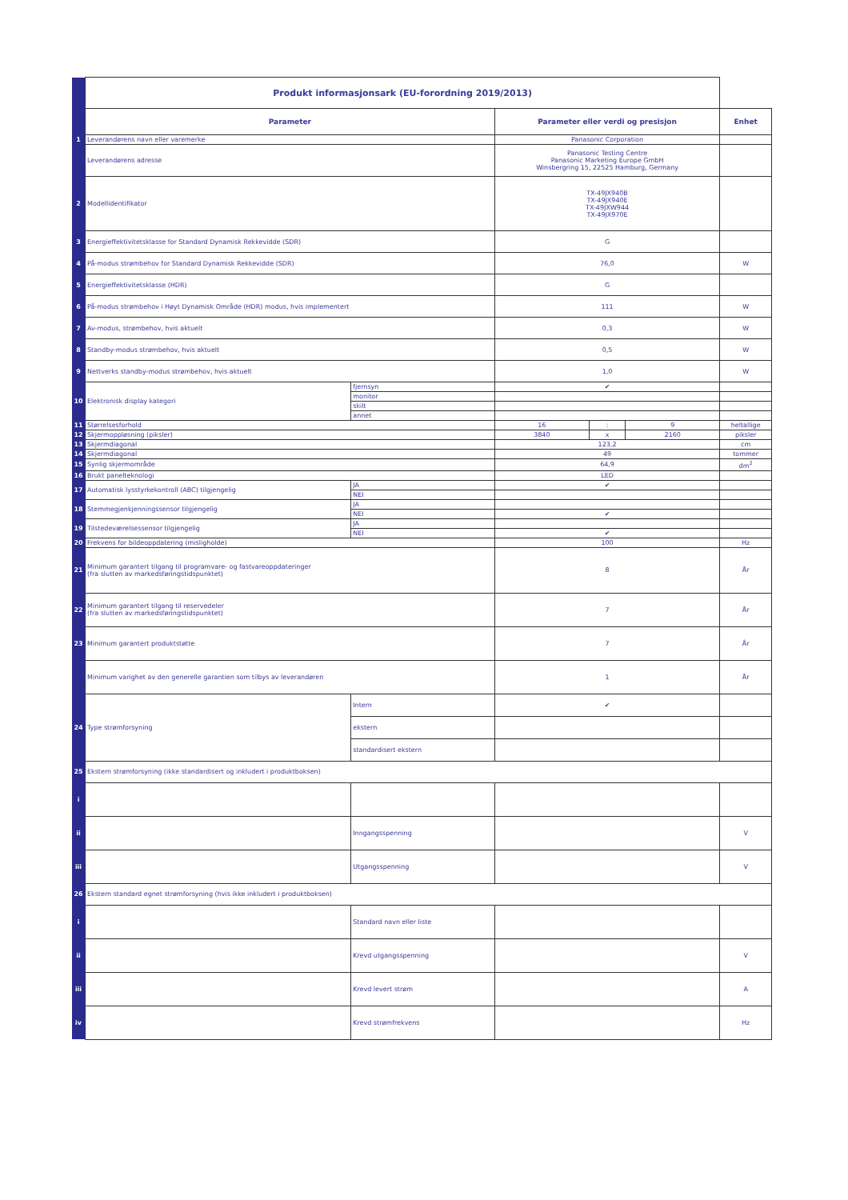| | Produkt informasjonsark (EU-forordning 2019/2013) | | | | | |
| | Parameter | | Parameter eller verdi og presisjon | | | Enhet |
| 1 | Leverandørens navn eller varemerke | | Panasonic Corporation | | | |
| | Leverandørens adresse | | Panasonic Testing Centre Panasonic Marketing Europe GmbH Winsbergring 15, 22525 Hamburg, Germany | | | |
| 2 | Modellidentifikator | | TX-49JX940B TX-49JX940E TX-49JXW944 TX-49JX970E | | | |
| 3 | Energieffektivitetsklasse for Standard Dynamisk Rekkevidde (SDR) | | G | | | |
| 4 | På-modus strømbehov for Standard Dynamisk Rekkevidde (SDR) | | 76,0 | | | W |
| 5 | Energieffektivitetsklasse (HDR) | | G | | | |
| 6 | På-modus strømbehov i Høyt Dynamisk Område (HDR) modus, hvis implementert | | 111 | | | W |
| 7 | Av-modus, strømbehov, hvis aktuelt | | 0,3 | | | W |
| 8 | Standby-modus strømbehov, hvis aktuelt | | 0,5 | | | W |
| 9 | Nettverks standby-modus strømbehov, hvis aktuelt | | 1,0 | | | W |
| 10 | Elektronisk display kategori | fjernsyn | ✔ | | | |
| | | monitor | | | | |
| | | skilt | | | | |
| | | annet | | | | |
| 11 | Størrelsesforhold | | 16 | : | 9 | heltallige |
| 12 | Skjermoppløsning (piksler) | | 3840 | x | 2160 | piksler |
| 13 | Skjermdiagonal | | 123,2 | | | cm |
| 14 | Skjermdiagonal | | 49 | | | tommer |
| 15 | Synlig skjermområde | | 64,9 | | | dm<sup>2</sup> |
| 16 | Brukt panelteknologi | | LED | | | |
| 17 | Automatisk lysstyrkekontroll (ABC) tilgjengelig | JA | ✔ | | | |
| | | NEI | | | | |
| 18 | Stemmegjenkjenningssensor tilgjengelig | JA | | | | |
| | | NEI | ✔ | | | |
| 19 | Tilstedeværelsessensor tilgjengelig | JA | | | | |
| | | NEI | ✔ | | | |
| 20 | Frekvens for bildeoppdatering (misligholde) | | 100 | | | Hz |
| 21 | Minimum garantert tilgang til programvare- og fastvareoppdateringer (fra slutten av markedsføringstidspunktet) | | 8 | | | År |
| 22 | Minimum garantert tilgang til reservedeler (fra slutten av markedsføringstidspunktet) | | 7 | | | År |
| 23 | Minimum garantert produktstøtte | | 7 | | | År |
| | Minimum varighet av den generelle garantien som tilbys av leverandøren | | 1 | | | År |
| 24 | Type strømforsyning | Intern | ✔ | | | |
| | | ekstern | | | | |
| | | standardisert ekstern | | | | |
| 25 | Ekstern strømforsyning (ikke standardisert og inkludert i produktboksen) | | | | | |
| i | | | | | | |
| ii | | Inngangsspenning | | | | V |
| iii | | Utgangsspenning | | | | V |
| 26 | Ekstern standard egnet strømforsyning (hvis ikke inkludert i produktboksen) | | | | | |
| i | | Standard navn eller liste | | | | |
| ii | | Krevd utgangsspenning | | | | V |
| iii | | Krevd levert strøm | | | | A |
| iv | | Krevd strømfrekvens | | | | Hz |